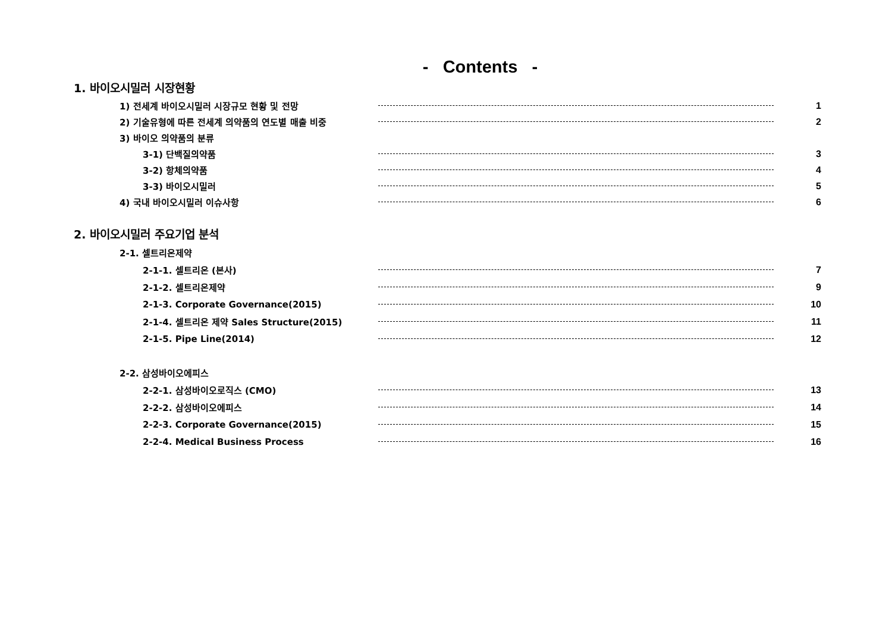- Contents -
1. 바이오시밀러 시장현황
1) 전세계 바이오시밀러 시장규모 현황 및 전망 1
2) 기술유형에 따른 전세계 의약품의 연도별 매출 비중 2
3) 바이오 의약품의 분류
3-1) 단백질의약품 3
3-2) 항체의약품 4
3-3) 바이오시밀러 5
4) 국내 바이오시밀러 이슈사항 6
2. 바이오시밀러 주요기업 분석
2-1. 셀트리온제약
2-1-1. 셀트리온 (본사) 7
2-1-2. 셀트리온제약 9
2-1-3. Corporate Governance(2015) 10
2-1-4. 셀트리온 제약 Sales Structure(2015) 11
2-1-5. Pipe Line(2014) 12
2-2. 삼성바이오에피스
2-2-1. 삼성바이오로직스 (CMO) 13
2-2-2. 삼성바이오에피스 14
2-2-3. Corporate Governance(2015) 15
2-2-4. Medical Business Process 16